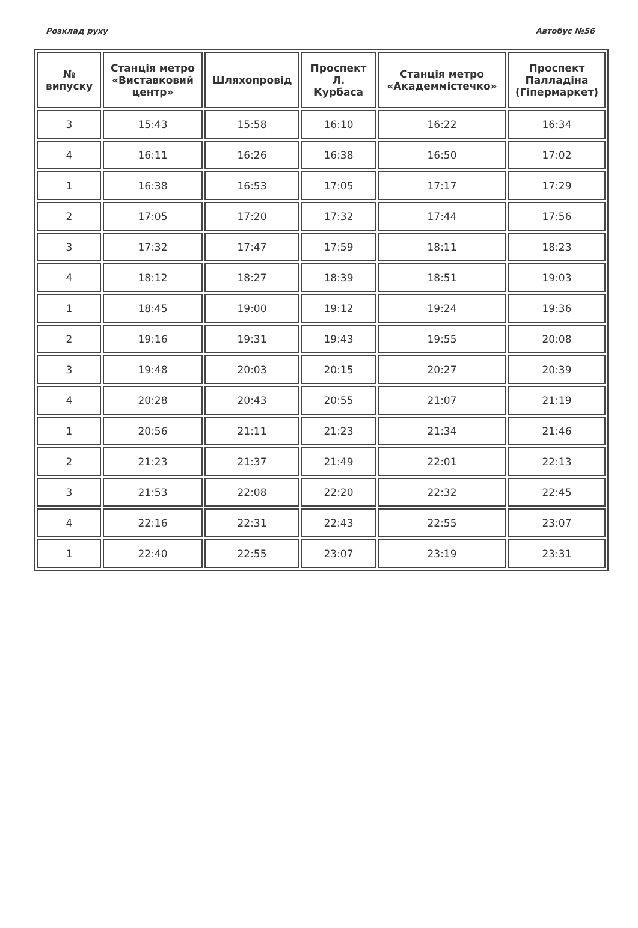Розклад руху Автобус №56
| № випуску | Станція метро «Виставковий центр» | Шляхопровід | Проспект Л. Курбаса | Станція метро «Академмістечко» | Проспект Палладіна (Гіпермаркет) |
| --- | --- | --- | --- | --- | --- |
| 3 | 15:43 | 15:58 | 16:10 | 16:22 | 16:34 |
| 4 | 16:11 | 16:26 | 16:38 | 16:50 | 17:02 |
| 1 | 16:38 | 16:53 | 17:05 | 17:17 | 17:29 |
| 2 | 17:05 | 17:20 | 17:32 | 17:44 | 17:56 |
| 3 | 17:32 | 17:47 | 17:59 | 18:11 | 18:23 |
| 4 | 18:12 | 18:27 | 18:39 | 18:51 | 19:03 |
| 1 | 18:45 | 19:00 | 19:12 | 19:24 | 19:36 |
| 2 | 19:16 | 19:31 | 19:43 | 19:55 | 20:08 |
| 3 | 19:48 | 20:03 | 20:15 | 20:27 | 20:39 |
| 4 | 20:28 | 20:43 | 20:55 | 21:07 | 21:19 |
| 1 | 20:56 | 21:11 | 21:23 | 21:34 | 21:46 |
| 2 | 21:23 | 21:37 | 21:49 | 22:01 | 22:13 |
| 3 | 21:53 | 22:08 | 22:20 | 22:32 | 22:45 |
| 4 | 22:16 | 22:31 | 22:43 | 22:55 | 23:07 |
| 1 | 22:40 | 22:55 | 23:07 | 23:19 | 23:31 |